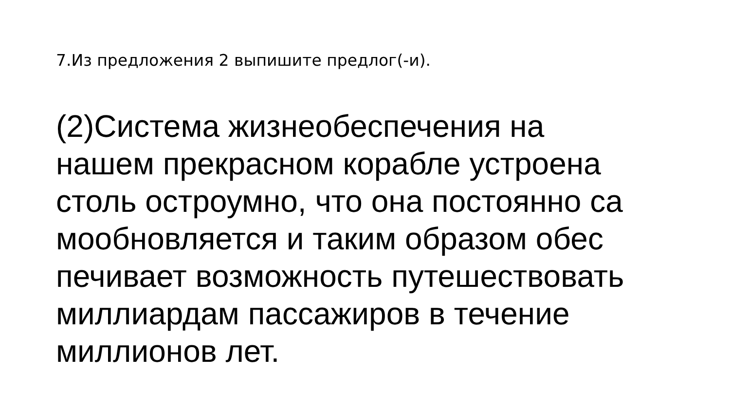7.Из предложения 2 выпишите предлог(-и).
(2)Система жизнеобеспечения на
нашем прекрасном корабле устроена
столь остроумно, что она постоянно са
мообновляется и таким образом обес
печивает возможность путешествовать
миллиардам пассажиров в течение
миллионов лет.